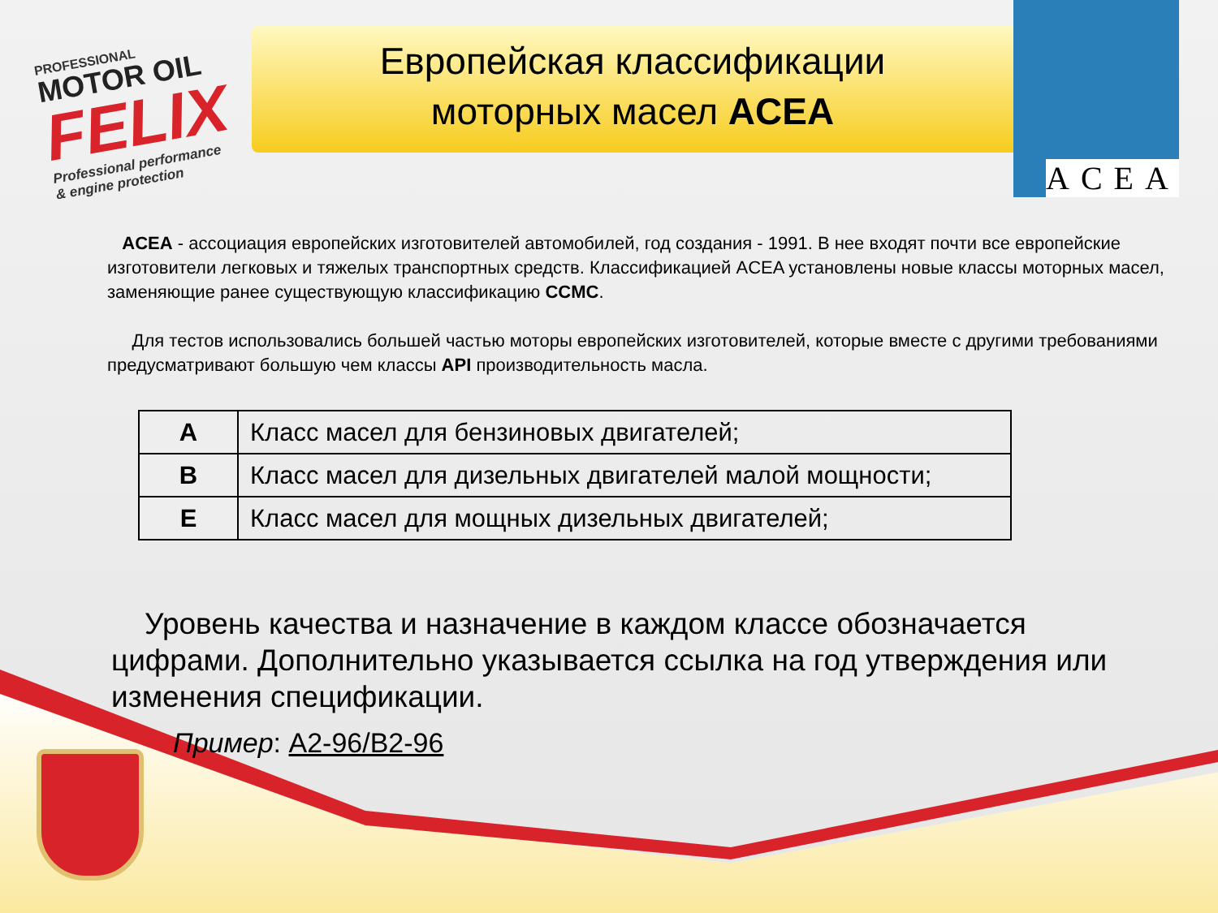PROFESSIONAL
MOTOR OIL
FELIX
Professional performance
& engine protection
Европейская классификации
моторных масел ACEA
ACEA
ACEA - ассоциация европейских изготовителей автомобилей, год создания - 1991. В нее входят почти все европейские изготовители легковых и тяжелых транспортных средств. Классификацией ACEA установлены новые классы моторных масел, заменяющие ранее существующую классификацию CCMC.
Для тестов использовались большей частью моторы европейских изготовителей, которые вместе с другими требованиями предусматривают большую чем классы API производительность масла.
| A | Класс масел для бензиновых двигателей; |
| B | Класс масел для дизельных двигателей малой мощности; |
| E | Класс масел для мощных дизельных двигателей; |
Уровень качества и назначение в каждом классе обозначается цифрами. Дополнительно указывается ссылка на год утверждения или изменения спецификации.
Пример: A2-96/B2-96